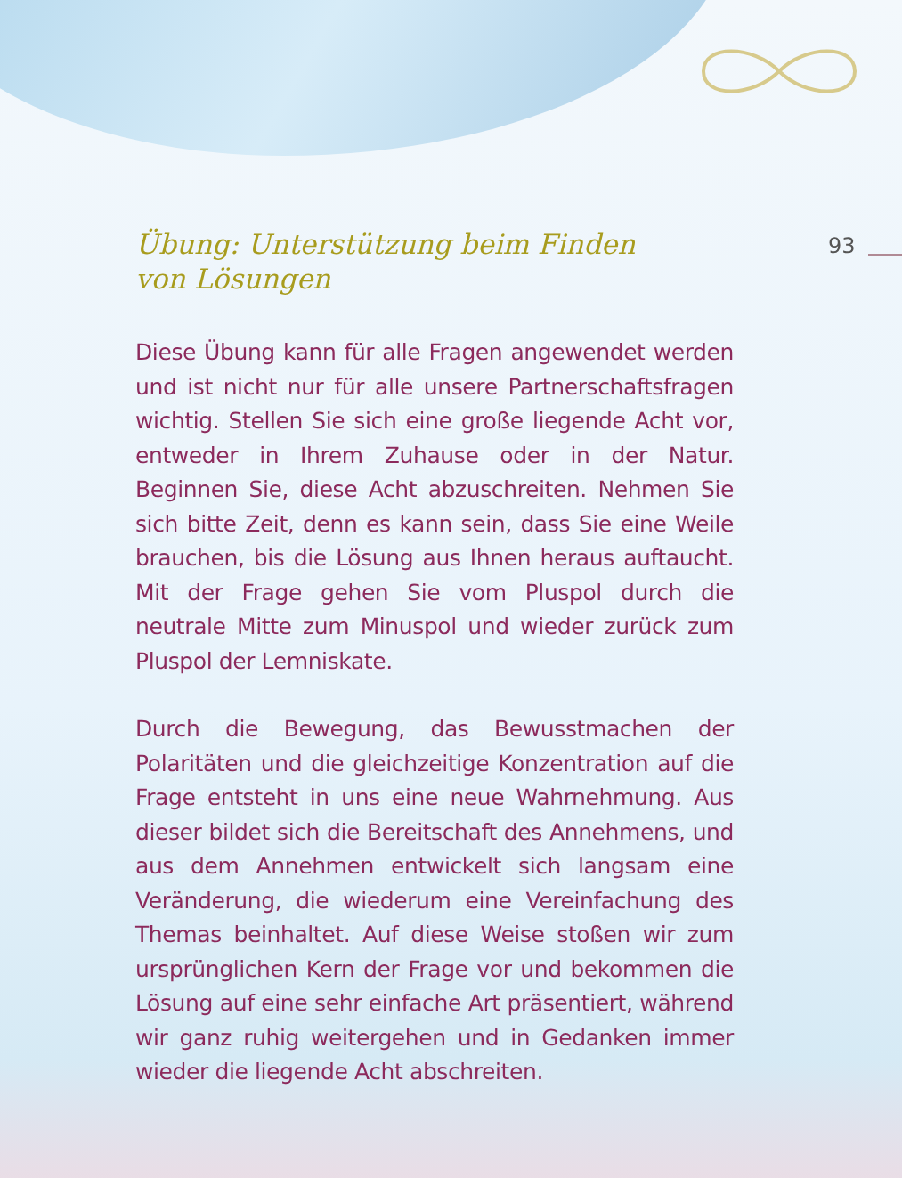93
Übung: Unterstützung beim Finden
von Lösungen
Diese Übung kann für alle Fragen angewendet werden und ist nicht nur für alle unsere Partnerschaftsfragen wichtig. Stellen Sie sich eine große liegende Acht vor, entweder in Ihrem Zuhause oder in der Natur. Beginnen Sie, diese Acht abzuschreiten. Nehmen Sie sich bitte Zeit, denn es kann sein, dass Sie eine Weile brauchen, bis die Lösung aus Ihnen heraus auftaucht. Mit der Frage gehen Sie vom Pluspol durch die neutrale Mitte zum Minuspol und wieder zurück zum Pluspol der Lemniskate.
Durch die Bewegung, das Bewusstmachen der Polaritä­ten und die gleichzeitige Konzentration auf die Frage entsteht in uns eine neue Wahrnehmung. Aus dieser bil­det sich die Bereitschaft des Annehmens, und aus dem Annehmen entwickelt sich langsam eine Veränderung, die wiederum eine Vereinfachung des Themas beinhal­tet. Auf diese Weise stoßen wir zum ursprünglichen Kern der Frage vor und bekommen die Lösung auf eine sehr einfache Art präsentiert, während wir ganz ruhig weiter­gehen und in Gedanken immer wieder die liegende Acht abschreiten.